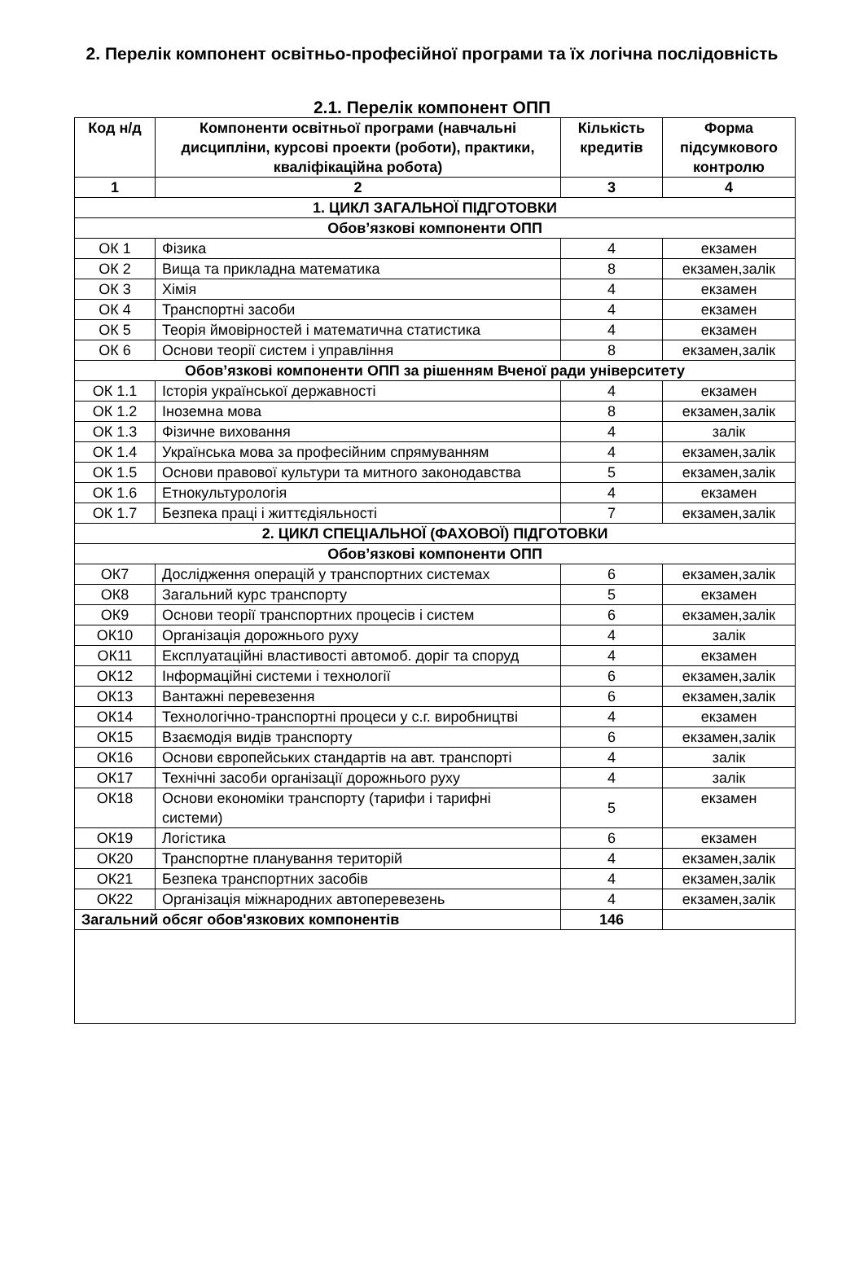2. Перелік компонент освітньо-професійної програми та їх логічна послідовність
2.1. Перелік компонент ОПП
| Код н/д | Компоненти освітньої програми (навчальні дисципліни, курсові проекти (роботи), практики, кваліфікаційна робота) | Кількість кредитів | Форма підсумкового контролю |
| --- | --- | --- | --- |
| 1 | 2 | 3 | 4 |
| 1. ЦИКЛ ЗАГАЛЬНОЇ ПІДГОТОВКИ | | | |
| Обов’язкові компоненти ОПП | | | |
| ОК 1 | Фізика | 4 | екзамен |
| ОК 2 | Вища та прикладна математика | 8 | екзамен,залік |
| ОК 3 | Хімія | 4 | екзамен |
| ОК 4 | Транспортні засоби | 4 | екзамен |
| ОК 5 | Теорія ймовірностей і математична статистика | 4 | екзамен |
| ОК 6 | Основи теорії систем і управління | 8 | екзамен,залік |
| Обов’язкові компоненти ОПП за рішенням Вченої ради університету | | | |
| ОК 1.1 | Історія української державності | 4 | екзамен |
| ОК 1.2 | Іноземна мова | 8 | екзамен,залік |
| ОК 1.3 | Фізичне виховання | 4 | залік |
| ОК 1.4 | Українська мова за професійним спрямуванням | 4 | екзамен,залік |
| ОК 1.5 | Основи правової культури та митного законодавства | 5 | екзамен,залік |
| ОК 1.6 | Етнокультурологія | 4 | екзамен |
| ОК 1.7 | Безпека праці і життєдіяльності | 7 | екзамен,залік |
| 2. ЦИКЛ СПЕЦІАЛЬНОЇ (ФАХОВОЇ) ПІДГОТОВКИ | | | |
| Обов’язкові компоненти ОПП | | | |
| ОК7 | Дослідження операцій у транспортних системах | 6 | екзамен,залік |
| ОК8 | Загальний курс транспорту | 5 | екзамен |
| ОК9 | Основи теорії транспортних процесів і систем | 6 | екзамен,залік |
| ОК10 | Організація дорожнього руху | 4 | залік |
| ОК11 | Експлуатаційні властивості автомоб. доріг та споруд | 4 | екзамен |
| ОК12 | Інформаційні системи і технології | 6 | екзамен,залік |
| ОК13 | Вантажні перевезення | 6 | екзамен,залік |
| ОК14 | Технологічно-транспортні процеси у с.г. виробництві | 4 | екзамен |
| ОК15 | Взаємодія видів транспорту | 6 | екзамен,залік |
| ОК16 | Основи європейських стандартів на авт. транспорті | 4 | залік |
| ОК17 | Технічні засоби організації дорожнього руху | 4 | залік |
| ОК18 | Основи економіки транспорту (тарифи і тарифні системи) | 5 | екзамен |
| ОК19 | Логістика | 6 | екзамен |
| ОК20 | Транспортне планування територій | 4 | екзамен,залік |
| ОК21 | Безпека транспортних засобів | 4 | екзамен,залік |
| ОК22 | Організація міжнародних автоперевезень | 4 | екзамен,залік |
| Загальний обсяг обов'язкових компонентів | | 146 | |